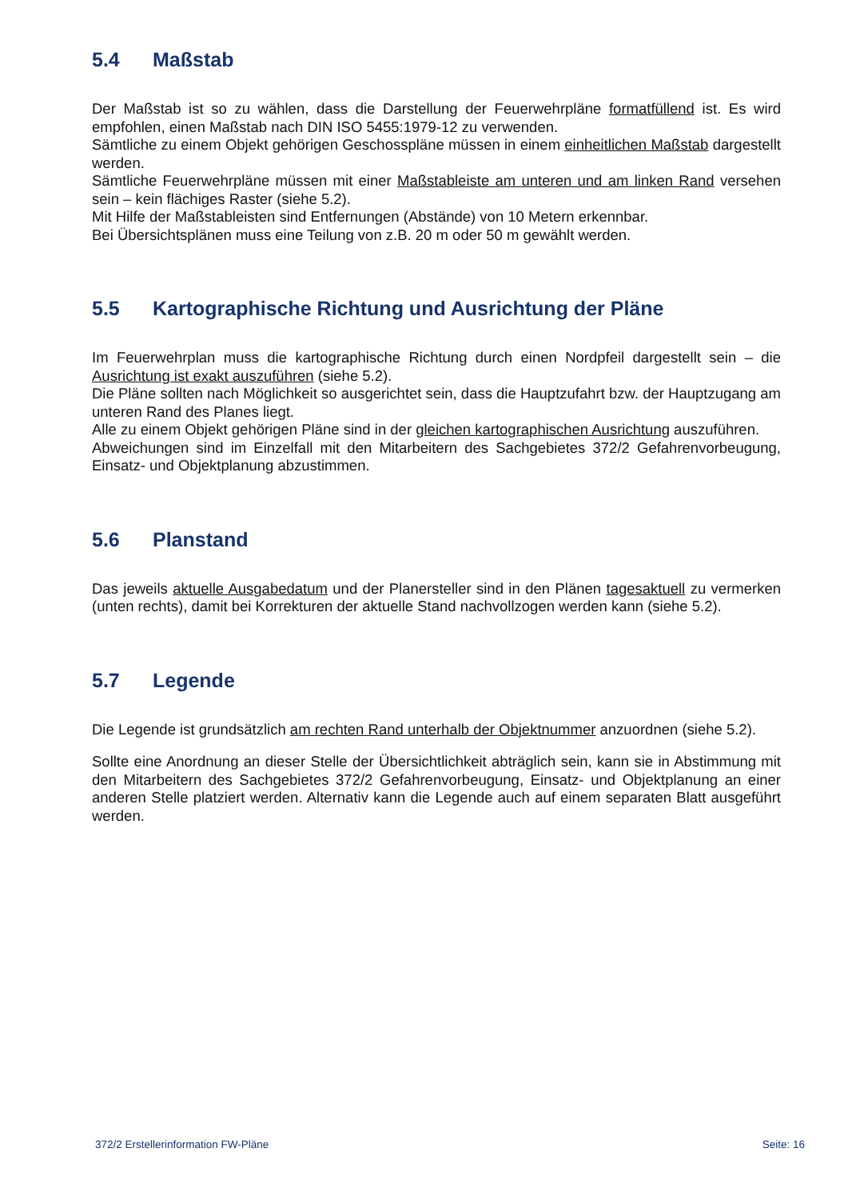5.4 Maßstab
Der Maßstab ist so zu wählen, dass die Darstellung der Feuerwehrpläne formatfüllend ist. Es wird empfohlen, einen Maßstab nach DIN ISO 5455:1979-12 zu verwenden.
Sämtliche zu einem Objekt gehörigen Geschosspläne müssen in einem einheitlichen Maßstab dargestellt werden.
Sämtliche Feuerwehrpläne müssen mit einer Maßstableiste am unteren und am linken Rand versehen sein – kein flächiges Raster (siehe 5.2).
Mit Hilfe der Maßstableisten sind Entfernungen (Abstände) von 10 Metern erkennbar.
Bei Übersichtsplänen muss eine Teilung von z.B. 20 m oder 50 m gewählt werden.
5.5 Kartographische Richtung und Ausrichtung der Pläne
Im Feuerwehrplan muss die kartographische Richtung durch einen Nordpfeil dargestellt sein – die Ausrichtung ist exakt auszuführen (siehe 5.2).
Die Pläne sollten nach Möglichkeit so ausgerichtet sein, dass die Hauptzufahrt bzw. der Hauptzugang am unteren Rand des Planes liegt.
Alle zu einem Objekt gehörigen Pläne sind in der gleichen kartographischen Ausrichtung auszuführen.
Abweichungen sind im Einzelfall mit den Mitarbeitern des Sachgebietes 372/2 Gefahrenvorbeugung, Einsatz- und Objektplanung abzustimmen.
5.6 Planstand
Das jeweils aktuelle Ausgabedatum und der Planersteller sind in den Plänen tagesaktuell zu vermerken (unten rechts), damit bei Korrekturen der aktuelle Stand nachvollzogen werden kann (siehe 5.2).
5.7 Legende
Die Legende ist grundsätzlich am rechten Rand unterhalb der Objektnummer anzuordnen (siehe 5.2).
Sollte eine Anordnung an dieser Stelle der Übersichtlichkeit abträglich sein, kann sie in Abstimmung mit den Mitarbeitern des Sachgebietes 372/2 Gefahrenvorbeugung, Einsatz- und Objektplanung an einer anderen Stelle platziert werden. Alternativ kann die Legende auch auf einem separaten Blatt ausgeführt werden.
372/2 Erstellerinformation FW-Pläne Seite: 16